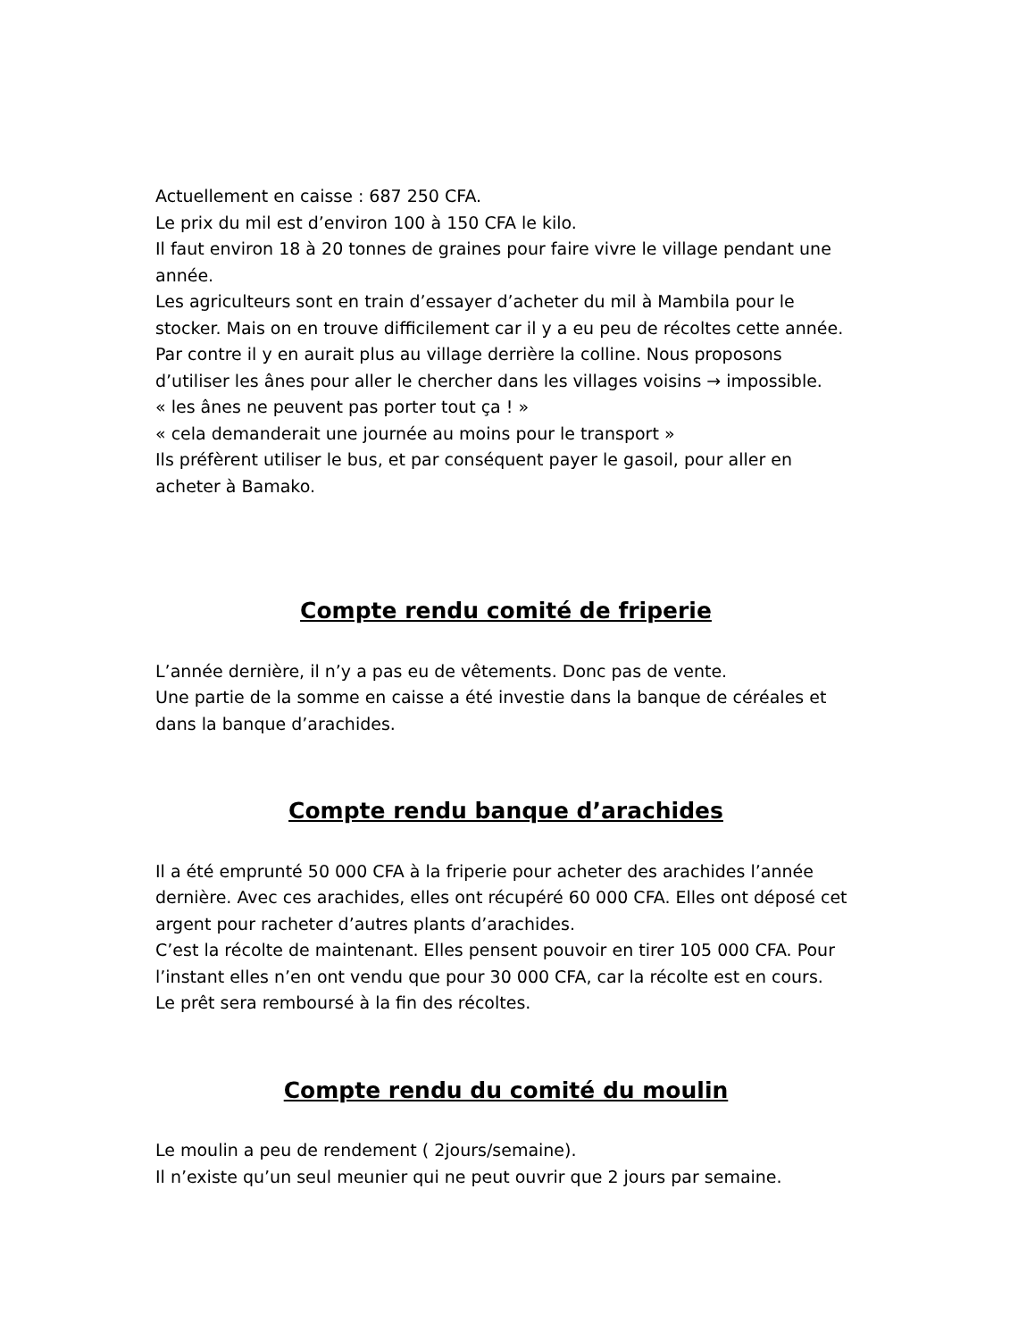Actuellement en caisse : 687 250 CFA.
Le prix du mil est d’environ 100 à 150 CFA le kilo.
Il faut environ 18 à 20 tonnes de graines pour faire vivre le village pendant une année.
Les agriculteurs sont en train d’essayer d’acheter du mil à Mambila pour le stocker. Mais on en trouve difficilement car il y a eu peu de récoltes cette année.
Par contre il y en aurait plus au village derrière la colline. Nous proposons d’utiliser les ânes pour aller le chercher dans les villages voisins → impossible.
« les ânes ne peuvent pas porter tout ça ! »
« cela demanderait une journée au moins pour le transport »
Ils préfèrent utiliser le bus, et par conséquent payer le gasoil, pour aller en acheter à Bamako.
Compte rendu comité de friperie
L’année dernière, il n’y a pas eu de vêtements. Donc pas de vente.
Une partie de la somme en caisse a été investie dans la banque de céréales et dans la banque d’arachides.
Compte rendu banque d’arachides
Il a été emprunté 50 000 CFA à la friperie pour acheter des arachides l’année dernière. Avec ces arachides, elles ont récupéré 60 000 CFA. Elles ont déposé cet argent pour racheter d’autres plants d’arachides.
C’est la récolte de maintenant. Elles pensent pouvoir en tirer 105 000 CFA. Pour l’instant elles n’en ont vendu que pour 30 000 CFA, car la récolte est en cours.
Le prêt sera remboursé à la fin des récoltes.
Compte rendu du comité du moulin
Le moulin a peu de rendement ( 2jours/semaine).
Il n’existe qu’un seul meunier qui ne peut ouvrir que 2 jours par semaine.